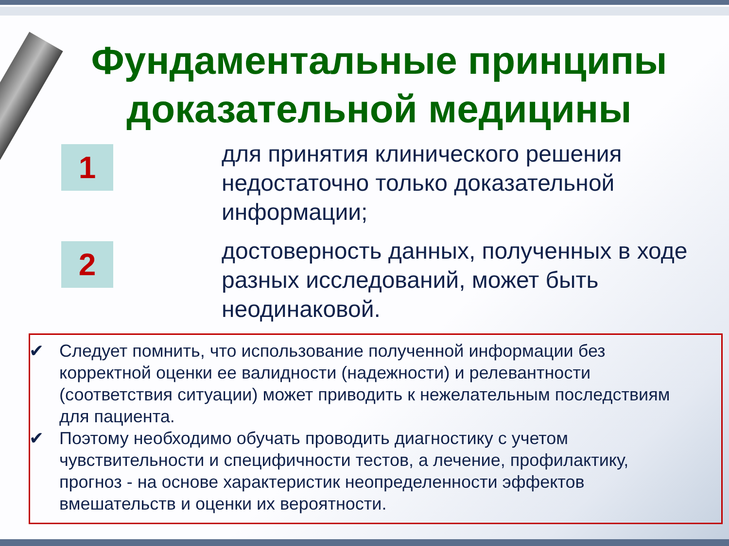Фундаментальные принципы доказательной медицины
1
для принятия клинического решения недостаточно только доказательной информации;
2
достоверность данных, полученных в ходе разных исследований, может быть неодинаковой.
✔ Следует помнить, что использование полученной информации без корректной оценки ее валидности (надежности) и релевантности (соответствия ситуации) может приводить к нежелательным последствиям для пациента.
✔ Поэтому необходимо обучать проводить диагностику с учетом чувствительности и специфичности тестов, а лечение, профилактику, прогноз - на основе характеристик неопределенности эффектов вмешательств и оценки их вероятности.